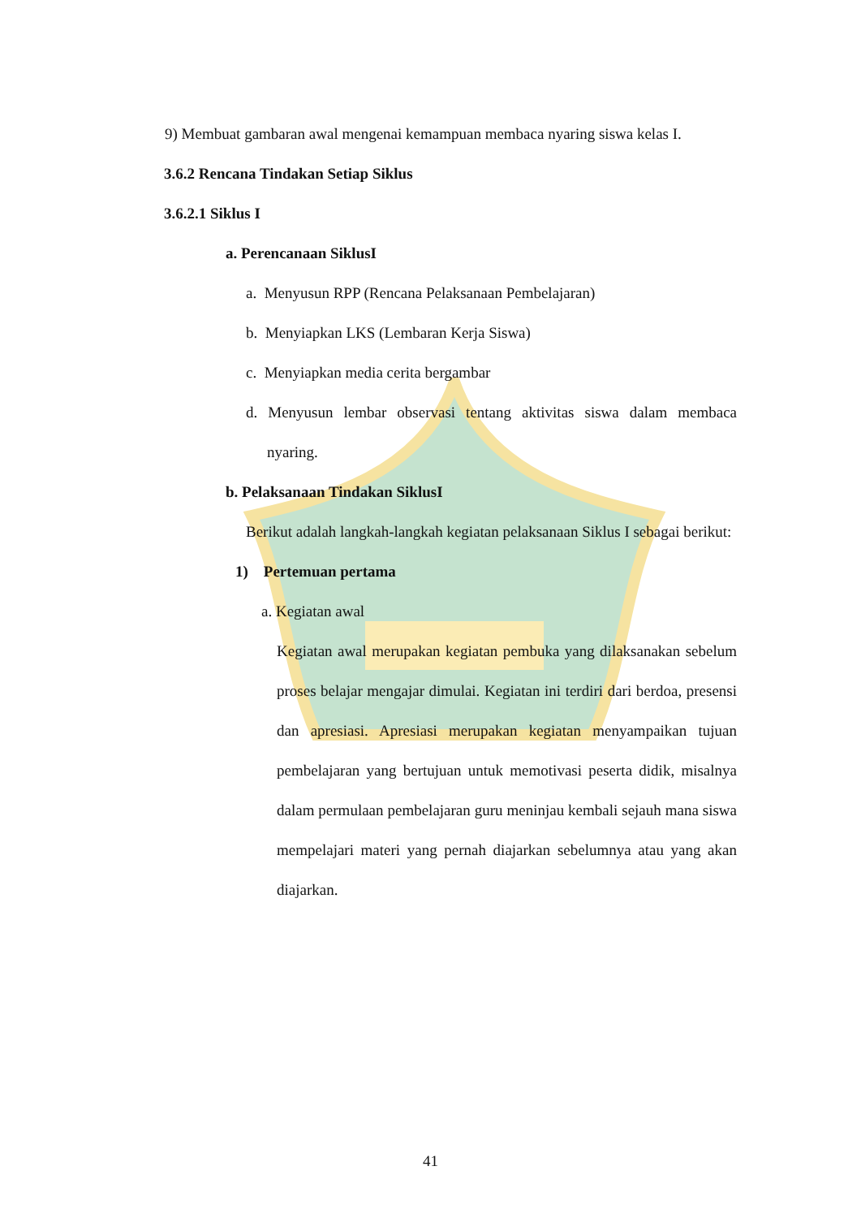9) Membuat gambaran awal mengenai kemampuan membaca nyaring siswa kelas I.
3.6.2 Rencana Tindakan Setiap Siklus
3.6.2.1 Siklus I
a. Perencanaan SiklusI
a. Menyusun RPP (Rencana Pelaksanaan Pembelajaran)
b. Menyiapkan LKS (Lembaran Kerja Siswa)
c. Menyiapkan media cerita bergambar
d. Menyusun lembar observasi tentang aktivitas siswa dalam membaca nyaring.
b. Pelaksanaan Tindakan SiklusI
Berikut adalah langkah-langkah kegiatan pelaksanaan Siklus I sebagai berikut:
1) Pertemuan pertama
a. Kegiatan awal
Kegiatan awal merupakan kegiatan pembuka yang dilaksanakan sebelum proses belajar mengajar dimulai. Kegiatan ini terdiri dari berdoa, presensi dan apresiasi. Apresiasi merupakan kegiatan menyampaikan tujuan pembelajaran yang bertujuan untuk memotivasi peserta didik, misalnya dalam permulaan pembelajaran guru meninjau kembali sejauh mana siswa mempelajari materi yang pernah diajarkan sebelumnya atau yang akan diajarkan.
41